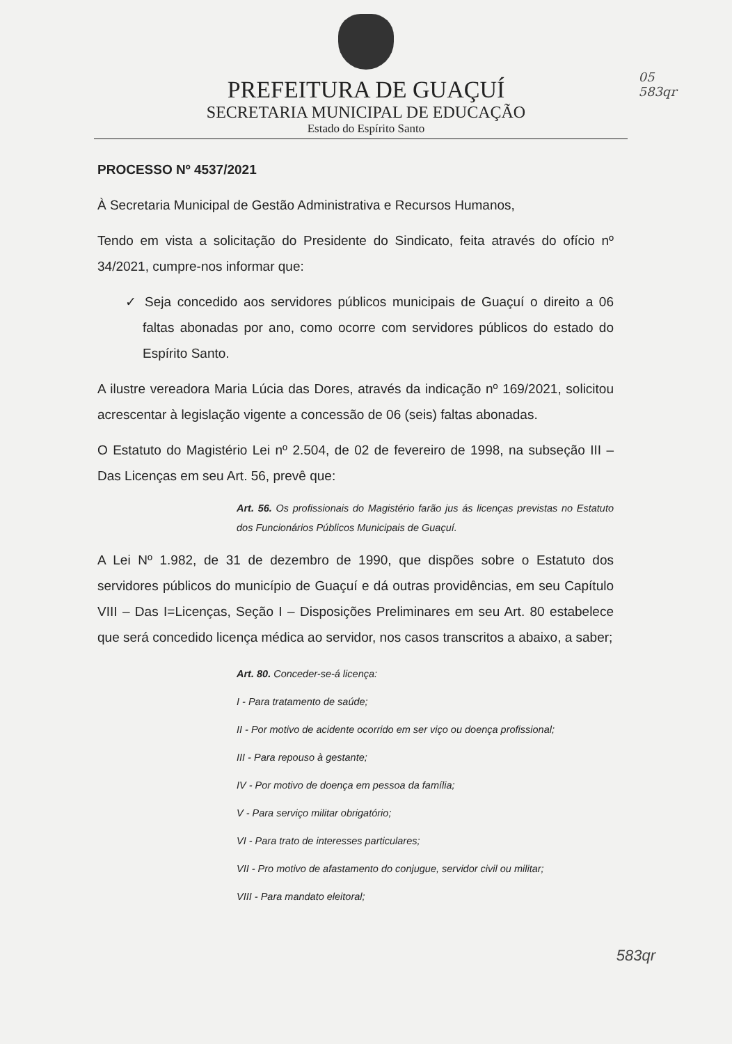PREFEITURA DE GUAÇUÍ
SECRETARIA MUNICIPAL DE EDUCAÇÃO
Estado do Espírito Santo
05
583qr
PROCESSO Nº 4537/2021
À Secretaria Municipal de Gestão Administrativa e Recursos Humanos,
Tendo em vista a solicitação do Presidente do Sindicato, feita através do ofício nº 34/2021, cumpre-nos informar que:
✓ Seja concedido aos servidores públicos municipais de Guaçuí o direito a 06 faltas abonadas por ano, como ocorre com servidores públicos do estado do Espírito Santo.
A ilustre vereadora Maria Lúcia das Dores, através da indicação nº 169/2021, solicitou acrescentar à legislação vigente a concessão de 06 (seis) faltas abonadas.
O Estatuto do Magistério Lei nº 2.504, de 02 de fevereiro de 1998, na subseção III – Das Licenças em seu Art. 56, prevê que:
Art. 56. Os profissionais do Magistério farão jus ás licenças previstas no Estatuto dos Funcionários Públicos Municipais de Guaçuí.
A Lei Nº 1.982, de 31 de dezembro de 1990, que dispões sobre o Estatuto dos servidores públicos do município de Guaçuí e dá outras providências, em seu Capítulo VIII – Das I=Licenças, Seção I – Disposições Preliminares em seu Art. 80 estabelece que será concedido licença médica ao servidor, nos casos transcritos a abaixo, a saber;
Art. 80. Conceder-se-á licença:
I - Para tratamento de saúde;
II - Por motivo de acidente ocorrido em ser viço ou doença profissional;
III - Para repouso à gestante;
IV - Por motivo de doença em pessoa da família;
V - Para serviço militar obrigatório;
VI - Para trato de interesses particulares;
VII - Pro motivo de afastamento do conjugue, servidor civil ou militar;
VIII - Para mandato eleitoral;
583qr